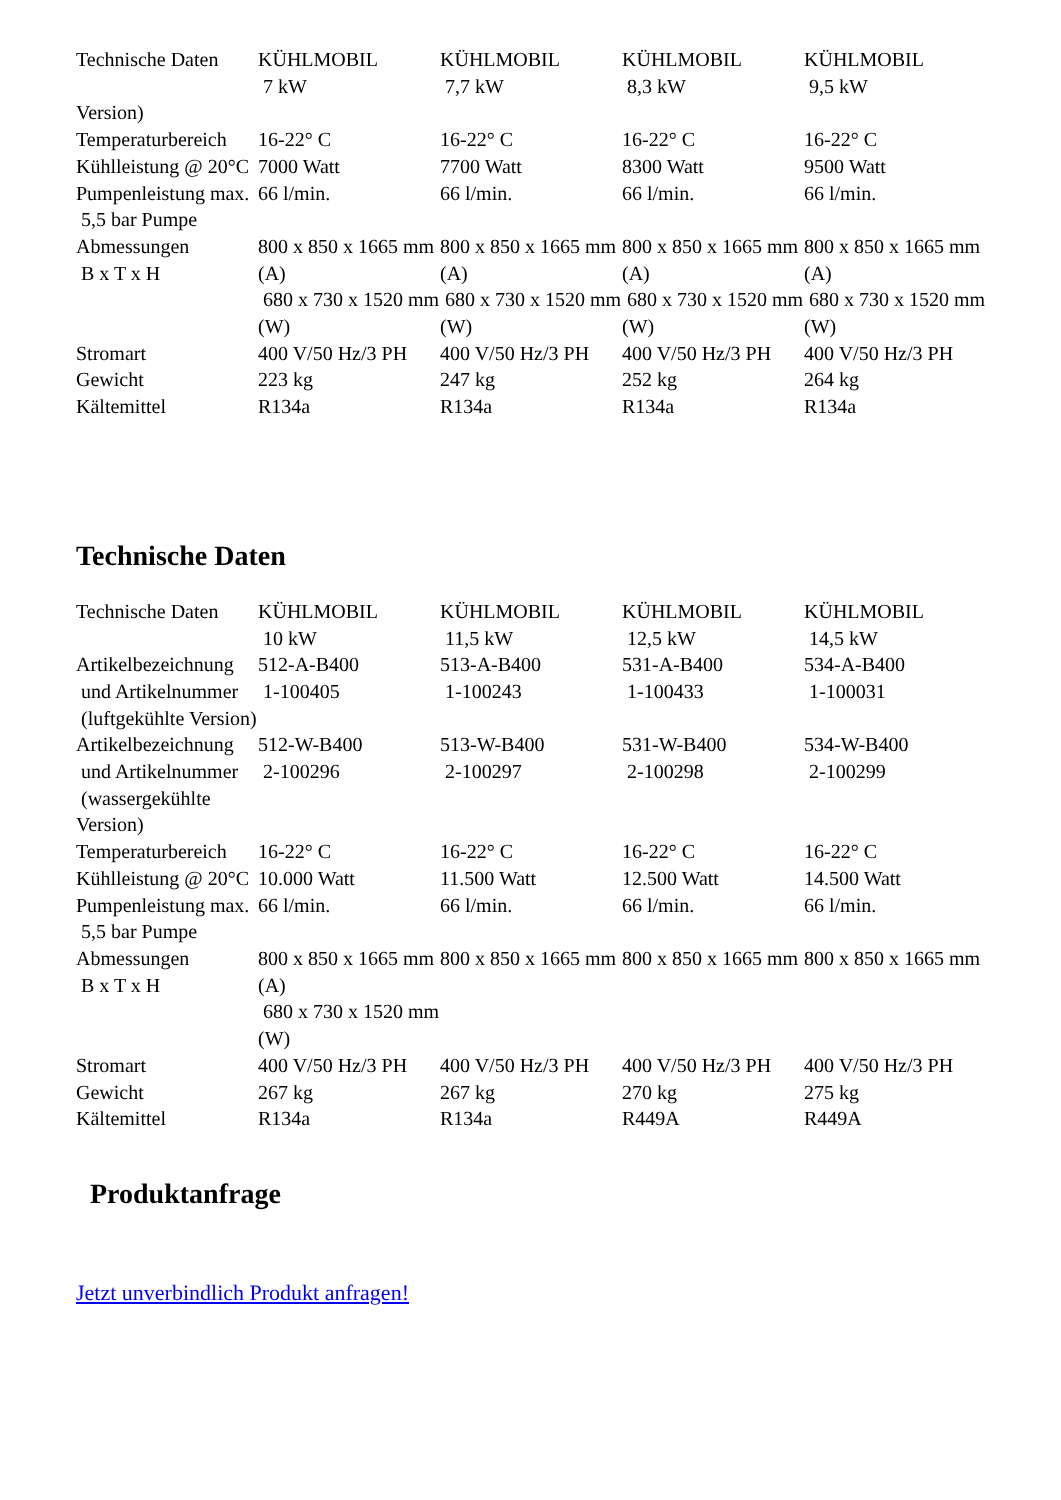| Technische Daten | KÜHLMOBIL 7 kW | KÜHLMOBIL 7,7 kW | KÜHLMOBIL 8,3 kW | KÜHLMOBIL 9,5 kW |
| Version) | | | | |
| Temperaturbereich | 16-22° C | 16-22° C | 16-22° C | 16-22° C |
| Kühlleistung @ 20°C | 7000 Watt | 7700 Watt | 8300 Watt | 9500 Watt |
| Pumpenleistung max. 5,5 bar Pumpe | 66 l/min. | 66 l/min. | 66 l/min. | 66 l/min. |
| Abmessungen B x T x H | 800 x 850 x 1665 mm (A) 680 x 730 x 1520 mm (W) | 800 x 850 x 1665 mm (A) 680 x 730 x 1520 mm (W) | 800 x 850 x 1665 mm (A) 680 x 730 x 1520 mm (W) | 800 x 850 x 1665 mm (A) 680 x 730 x 1520 mm (W) |
| Stromart | 400 V/50 Hz/3 PH | 400 V/50 Hz/3 PH | 400 V/50 Hz/3 PH | 400 V/50 Hz/3 PH |
| Gewicht | 223 kg | 247 kg | 252 kg | 264 kg |
| Kältemittel | R134a | R134a | R134a | R134a |
Technische Daten
| Technische Daten | KÜHLMOBIL 10 kW | KÜHLMOBIL 11,5 kW | KÜHLMOBIL 12,5 kW | KÜHLMOBIL 14,5 kW |
| Artikelbezeichnung und Artikelnummer (luftgekühlte Version) | 512-A-B400 1-100405 | 513-A-B400 1-100243 | 531-A-B400 1-100433 | 534-A-B400 1-100031 |
| Artikelbezeichnung und Artikelnummer (wassergekühlte Version) | 512-W-B400 2-100296 | 513-W-B400 2-100297 | 531-W-B400 2-100298 | 534-W-B400 2-100299 |
| Temperaturbereich | 16-22° C | 16-22° C | 16-22° C | 16-22° C |
| Kühlleistung @ 20°C | 10.000 Watt | 11.500 Watt | 12.500 Watt | 14.500 Watt |
| Pumpenleistung max. 5,5 bar Pumpe | 66 l/min. | 66 l/min. | 66 l/min. | 66 l/min. |
| Abmessungen B x T x H | 800 x 850 x 1665 mm (A) 680 x 730 x 1520 mm (W) | 800 x 850 x 1665 mm | 800 x 850 x 1665 mm | 800 x 850 x 1665 mm |
| Stromart | 400 V/50 Hz/3 PH | 400 V/50 Hz/3 PH | 400 V/50 Hz/3 PH | 400 V/50 Hz/3 PH |
| Gewicht | 267 kg | 267 kg | 270 kg | 275 kg |
| Kältemittel | R134a | R134a | R449A | R449A |
Produktanfrage
Jetzt unverbindlich Produkt anfragen!